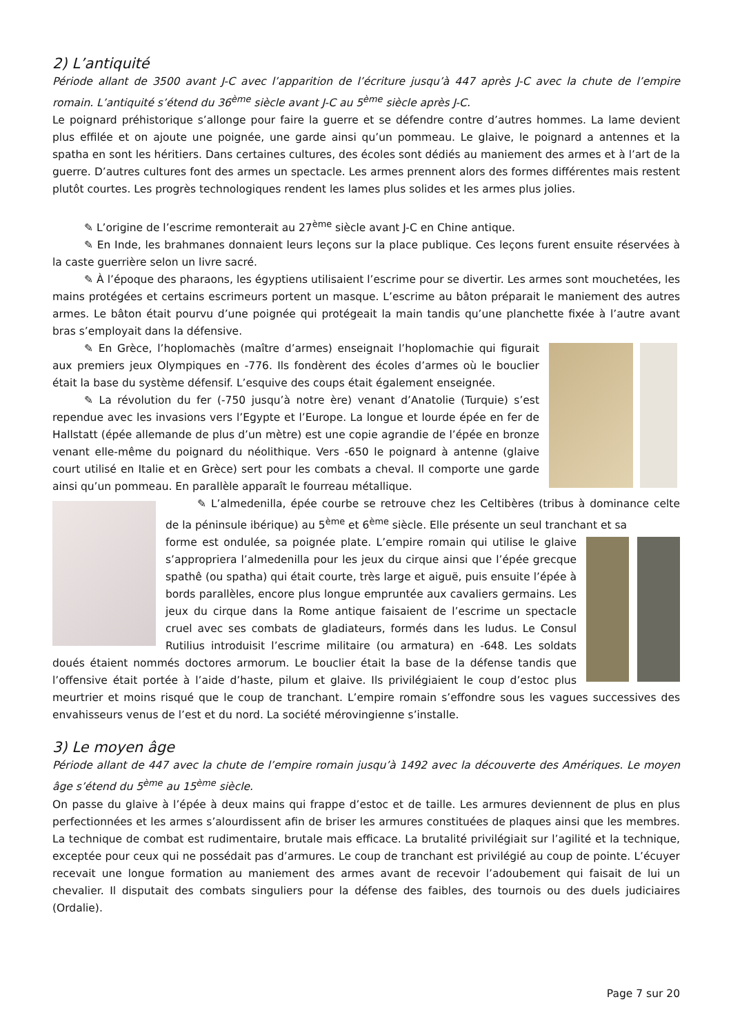2) L’antiquité
Période allant de 3500 avant J-C avec l’apparition de l’écriture jusqu’à 447 après J-C avec la chute de l’empire romain. L’antiquité s’étend du 36<sup>ème</sup> siècle avant J-C au 5<sup>ème</sup> siècle après J-C.
Le poignard préhistorique s’allonge pour faire la guerre et se défendre contre d’autres hommes. La lame devient plus effilée et on ajoute une poignée, une garde ainsi qu’un pommeau. Le glaive, le poignard a antennes et la spatha en sont les héritiers. Dans certaines cultures, des écoles sont dédiés au maniement des armes et à l’art de la guerre. D’autres cultures font des armes un spectacle. Les armes prennent alors des formes différentes mais restent plutôt courtes. Les progrès technologiques rendent les lames plus solides et les armes plus jolies.
✎ L’origine de l’escrime remonterait au 27<sup>ème</sup> siècle avant J-C en Chine antique.
✎ En Inde, les brahmanes donnaient leurs leçons sur la place publique. Ces leçons furent ensuite réservées à la caste guerrière selon un livre sacré.
✎ À l’époque des pharaons, les égyptiens utilisaient l’escrime pour se divertir. Les armes sont mouchetées, les mains protégées et certains escrimeurs portent un masque. L’escrime au bâton préparait le maniement des autres armes. Le bâton était pourvu d’une poignée qui protégeait la main tandis qu’une planchette fixée à l’autre avant bras s’employait dans la défensive.
✎ En Grèce, l’hoplomachès (maître d’armes) enseignait l’hoplomachie qui figurait aux premiers jeux Olympiques en -776. Ils fondèrent des écoles d’armes où le bouclier était la base du système défensif. L’esquive des coups était également enseignée.
✎ La révolution du fer (-750 jusqu’à notre ère) venant d’Anatolie (Turquie) s’est rependue avec les invasions vers l’Egypte et l’Europe. La longue et lourde épée en fer de Hallstatt (épée allemande de plus d’un mètre) est une copie agrandie de l’épée en bronze venant elle-même du poignard du néolithique. Vers -650 le poignard à antenne (glaive court utilisé en Italie et en Grèce) sert pour les combats a cheval. Il comporte une garde ainsi qu’un pommeau. En parallèle apparaît le fourreau métallique.
✎ L’almedenilla, épée courbe se retrouve chez les Celtibères (tribus à dominance celte de la péninsule ibérique) au 5<sup>ème</sup> et 6<sup>ème</sup> siècle. Elle présente un seul tranchant et sa
forme est ondulée, sa poignée plate. L’empire romain qui utilise le glaive s’appropriera l’almedenilla pour les jeux du cirque ainsi que l’épée grecque spathê (ou spatha) qui était courte, très large et aiguë, puis ensuite l’épée à bords parallèles, encore plus longue empruntée aux cavaliers germains. Les jeux du cirque dans la Rome antique faisaient de l’escrime un spectacle cruel avec ses combats de gladiateurs, formés dans les ludus. Le Consul Rutilius introduisit l’escrime militaire (ou armatura) en -648. Les soldats doués étaient nommés doctores armorum. Le bouclier était la base de la défense tandis que l’offensive était portée à l’aide d’haste, pilum et glaive. Ils privilégiaient le coup d’estoc plus meurtrier et moins risqué que le coup de tranchant. L’empire romain s’effondre sous les vagues successives des envahisseurs venus de l’est et du nord. La société mérovingienne s’installe.
3) Le moyen âge
Période allant de 447 avec la chute de l’empire romain jusqu’à 1492 avec la découverte des Amériques. Le moyen âge s’étend du 5<sup>ème</sup> au 15<sup>ème</sup> siècle.
On passe du glaive à l’épée à deux mains qui frappe d’estoc et de taille. Les armures deviennent de plus en plus perfectionnées et les armes s’alourdissent afin de briser les armures constituées de plaques ainsi que les membres. La technique de combat est rudimentaire, brutale mais efficace. La brutalité privilégiait sur l’agilité et la technique, exceptée pour ceux qui ne possédait pas d’armures. Le coup de tranchant est privilégié au coup de pointe. L’écuyer recevait une longue formation au maniement des armes avant de recevoir l’adoubement qui faisait de lui un chevalier. Il disputait des combats singuliers pour la défense des faibles, des tournois ou des duels judiciaires (Ordalie).
Page 7 sur 20